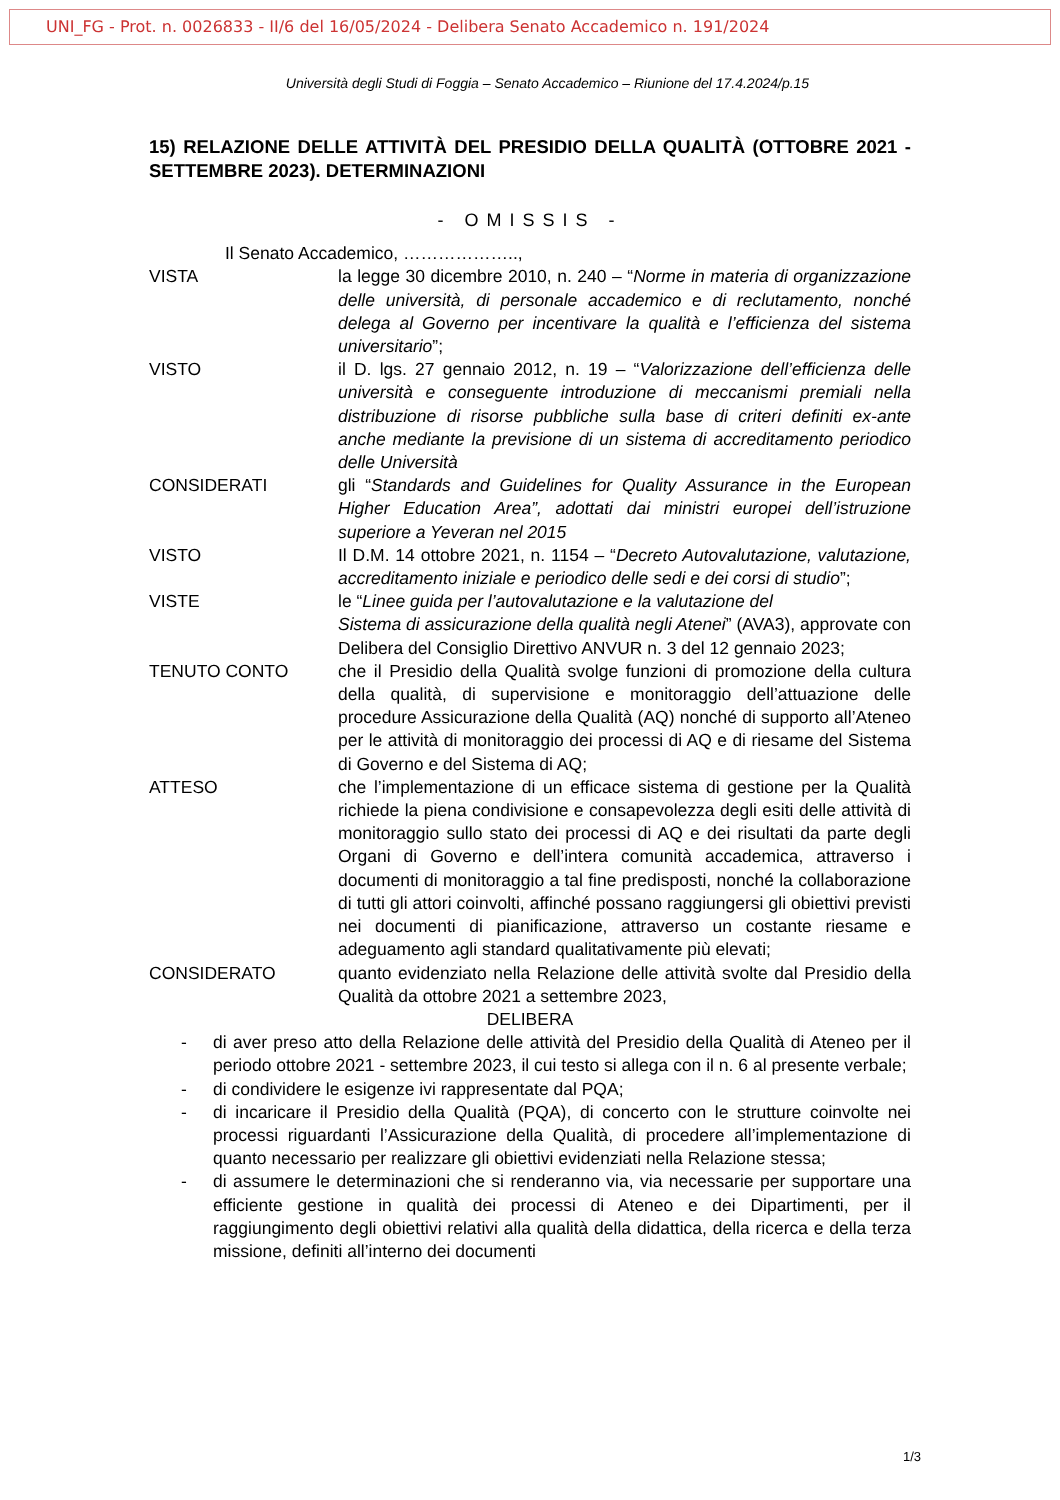UNI_FG - Prot. n. 0026833 - II/6 del 16/05/2024 - Delibera Senato Accademico n. 191/2024
Università degli Studi di Foggia – Senato Accademico – Riunione del 17.4.2024/p.15
15) RELAZIONE DELLE ATTIVITÀ DEL PRESIDIO DELLA QUALITÀ (OTTOBRE 2021 - SETTEMBRE 2023). DETERMINAZIONI
- OMISSIS -
Il Senato Accademico, ………………..,
VISTA la legge 30 dicembre 2010, n. 240 – “Norme in materia di organizzazione delle università, di personale accademico e di reclutamento, nonché delega al Governo per incentivare la qualità e l’efficienza del sistema universitario”;
VISTO il D. lgs. 27 gennaio 2012, n. 19 – “Valorizzazione dell’efficienza delle università e conseguente introduzione di meccanismi premiali nella distribuzione di risorse pubbliche sulla base di criteri definiti ex-ante anche mediante la previsione di un sistema di accreditamento periodico delle Università
CONSIDERATI gli “Standards and Guidelines for Quality Assurance in the European Higher Education Area”, adottati dai ministri europei dell’istruzione superiore a Yeveran nel 2015
VISTO Il D.M. 14 ottobre 2021, n. 1154 – “Decreto Autovalutazione, valutazione, accreditamento iniziale e periodico delle sedi e dei corsi di studio”;
VISTE le “Linee guida per l’autovalutazione e la valutazione del
Sistema di assicurazione della qualità negli Atenei” (AVA3), approvate con Delibera del Consiglio Direttivo ANVUR n. 3 del 12 gennaio 2023;
TENUTO CONTO che il Presidio della Qualità svolge funzioni di promozione della cultura della qualità, di supervisione e monitoraggio dell’attuazione delle procedure Assicurazione della Qualità (AQ) nonché di supporto all’Ateneo per le attività di monitoraggio dei processi di AQ e di riesame del Sistema di Governo e del Sistema di AQ;
ATTESO che l’implementazione di un efficace sistema di gestione per la Qualità richiede la piena condivisione e consapevolezza degli esiti delle attività di monitoraggio sullo stato dei processi di AQ e dei risultati da parte degli Organi di Governo e dell’intera comunità accademica, attraverso i documenti di monitoraggio a tal fine predisposti, nonché la collaborazione di tutti gli attori coinvolti, affinché possano raggiungersi gli obiettivi previsti nei documenti di pianificazione, attraverso un costante riesame e adeguamento agli standard qualitativamente più elevati;
CONSIDERATO quanto evidenziato nella Relazione delle attività svolte dal Presidio della Qualità da ottobre 2021 a settembre 2023,
DELIBERA
- di aver preso atto della Relazione delle attività del Presidio della Qualità di Ateneo per il periodo ottobre 2021 - settembre 2023, il cui testo si allega con il n. 6 al presente verbale;
- di condividere le esigenze ivi rappresentate dal PQA;
- di incaricare il Presidio della Qualità (PQA), di concerto con le strutture coinvolte nei processi riguardanti l’Assicurazione della Qualità, di procedere all’implementazione di quanto necessario per realizzare gli obiettivi evidenziati nella Relazione stessa;
- di assumere le determinazioni che si renderanno via, via necessarie per supportare una efficiente gestione in qualità dei processi di Ateneo e dei Dipartimenti, per il raggiungimento degli obiettivi relativi alla qualità della didattica, della ricerca e della terza missione, definiti all’interno dei documenti
1/3